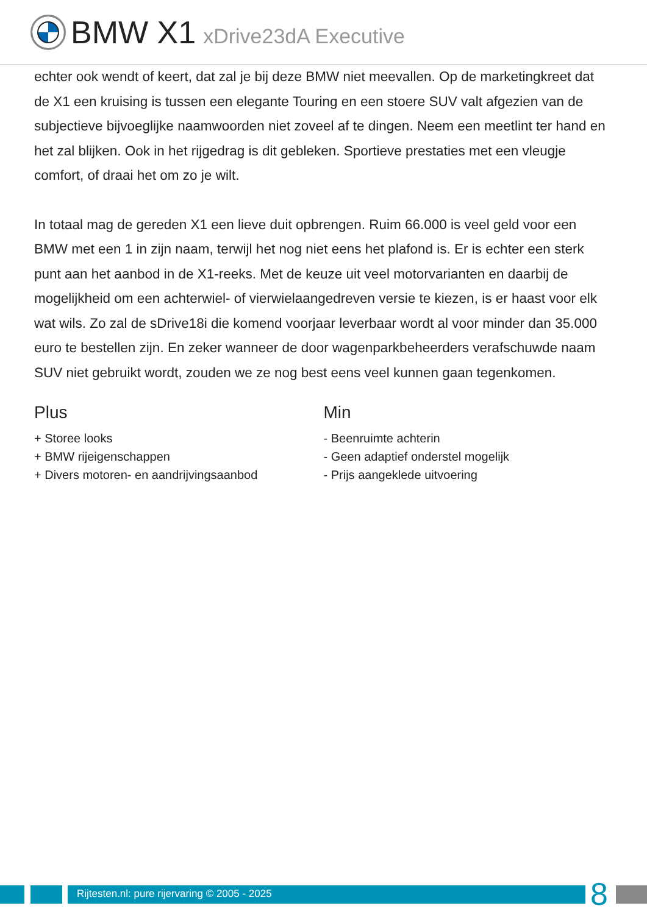BMW X1 xDrive23dA Executive
echter ook wendt of keert, dat zal je bij deze BMW niet meevallen. Op de marketingkreet dat de X1 een kruising is tussen een elegante Touring en een stoere SUV valt afgezien van de subjectieve bijvoeglijke naamwoorden niet zoveel af te dingen. Neem een meetlint ter hand en het zal blijken. Ook in het rijgedrag is dit gebleken. Sportieve prestaties met een vleugje comfort, of draai het om zo je wilt.
In totaal mag de gereden X1 een lieve duit opbrengen. Ruim 66.000 is veel geld voor een BMW met een 1 in zijn naam, terwijl het nog niet eens het plafond is. Er is echter een sterk punt aan het aanbod in de X1-reeks. Met de keuze uit veel motorvarianten en daarbij de mogelijkheid om een achterwiel- of vierwielaangedreven versie te kiezen, is er haast voor elk wat wils. Zo zal de sDrive18i die komend voorjaar leverbaar wordt al voor minder dan 35.000 euro te bestellen zijn. En zeker wanneer de door wagenparkbeheerders verafschuwde naam SUV niet gebruikt wordt, zouden we ze nog best eens veel kunnen gaan tegenkomen.
Plus
+ Storee looks
+ BMW rijeigenschappen
+ Divers motoren- en aandrijvingsaanbod
Min
- Beenruimte achterin
- Geen adaptief onderstel mogelijk
- Prijs aangeklede uitvoering
Rijtesten.nl: pure rijervaring © 2005 - 2025 8